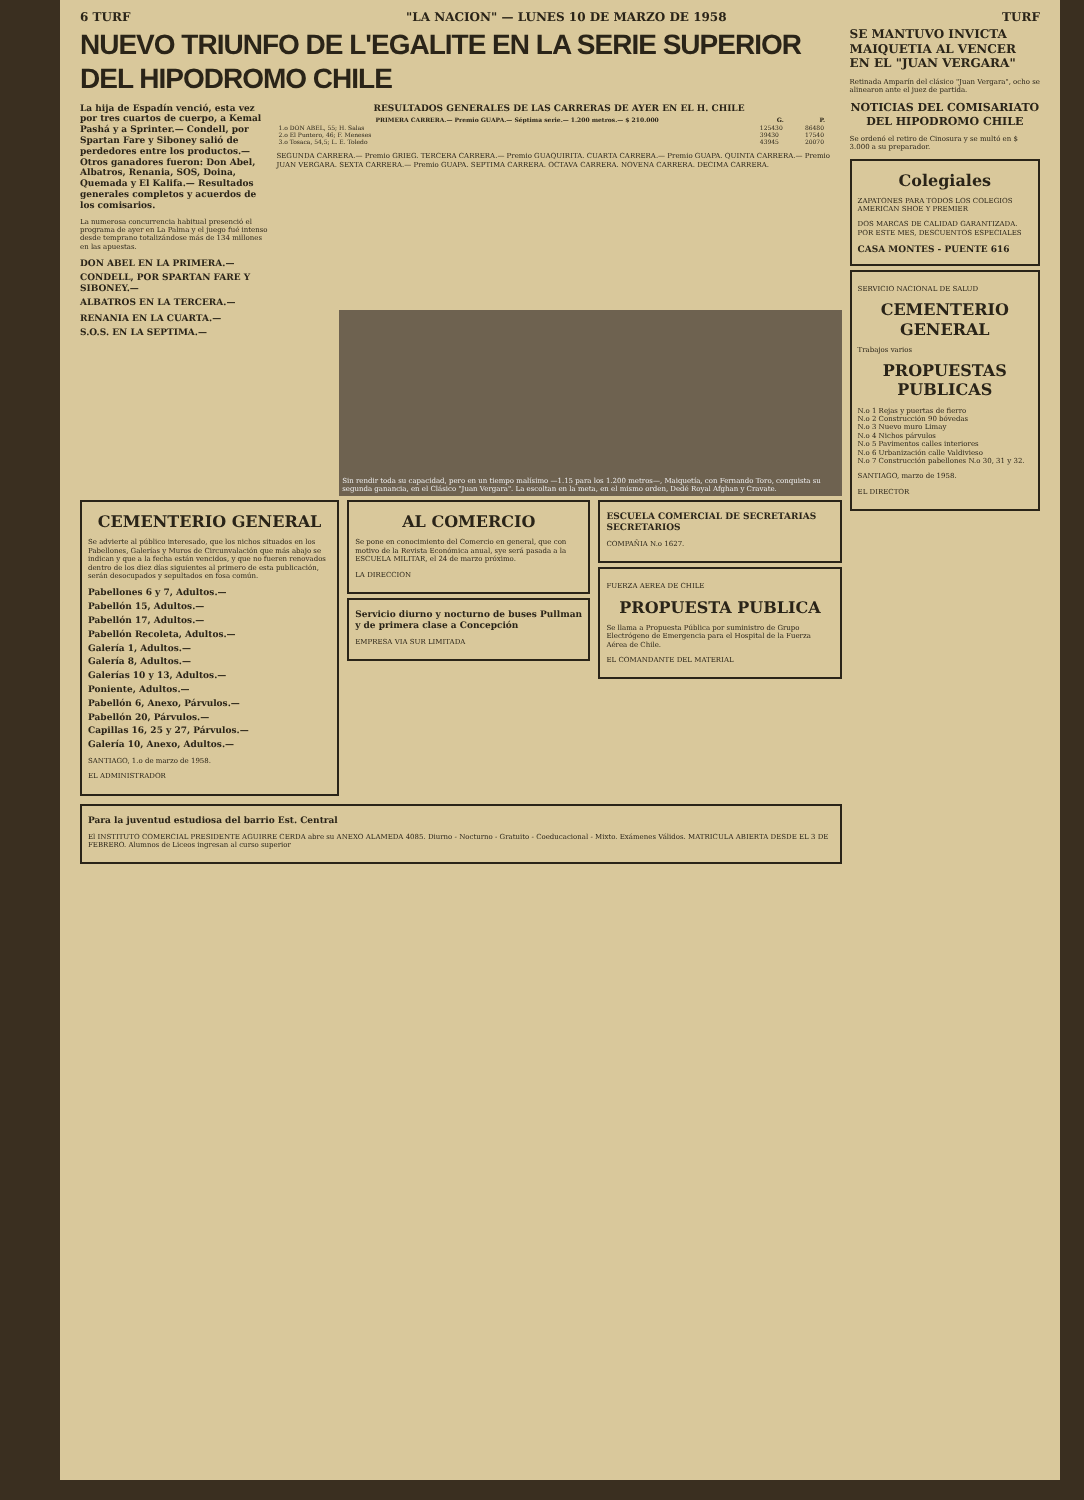6 TURF "LA NACION" — LUNES 10 DE MARZO DE 1958 TURF
NUEVO TRIUNFO DE L'EGALITE EN LA SERIE SUPERIOR DEL HIPODROMO CHILE
La hija de Espadín venció, esta vez por tres cuartos de cuerpo, a Kemal Pashá y a Sprinter.— Condell, por Spartan Fare y Siboney salió de perdedores entre los productos.— Otros ganadores fueron: Don Abel, Albatros, Renania, SOS, Doina, Quemada y El Kalifa.— Resultados generales completos y acuerdos de los comisarios.
La numerosa concurrencia habitual presenció el programa de ayer en La Palma y el juego fué intenso desde temprano totalizándose más de 134 millones en las apuestas.
DON ABEL EN LA PRIMERA.—
CONDELL, POR SPARTAN FARE Y SIBONEY.—
ALBATROS EN LA TERCERA.—
RESULTADOS GENERALES DE LAS CARRERAS DE AYER EN EL H. CHILE
| PRIMERA CARRERA.— Premio GUAPA.— Séptima serie.— 1.200 metros.— $ 210.000 | G. | P. |
| --- | --- | --- |
| 1.o DON ABEL, 55; H. Salas | 125430 | 86480 |
| 2.o El Puntero, 46; F. Meneses | 39430 | 17540 |
| 3.o Tosaca, 54,5; L. E. Toledo | 43945 | 20070 |
SEGUNDA CARRERA.— Premio GRIEG. TERCERA CARRERA.— Premio GUAQUIRITA. CUARTA CARRERA.— Premio GUAPA. QUINTA CARRERA.— Premio JUAN VERGARA. SEXTA CARRERA.— Premio GUAPA. SEPTIMA CARRERA. OCTAVA CARRERA. NOVENA CARRERA. DECIMA CARRERA.
RENANIA EN LA CUARTA.—
S.O.S. EN LA SEPTIMA.—
Sin rendir toda su capacidad, pero en un tiempo malísimo —1.15 para los 1.200 metros—, Maiquetía, con Fernando Toro, conquista su segunda ganancia, en el Clásico "Juan Vergara". La escoltan en la meta, en el mismo orden, Dedé Royal Afghan y Cravate.
CEMENTERIO GENERAL
Se advierte al público interesado, que los nichos situados en los Pabellones, Galerías y Muros de Circunvalación que más abajo se indican y que a la fecha están vencidos, y que no fueren renovados dentro de los diez días siguientes al primero de esta publicación, serán desocupados y sepultados en fosa común.
Pabellones 6 y 7, Adultos.—
Pabellón 15, Adultos.—
Pabellón 17, Adultos.—
Pabellón Recoleta, Adultos.—
Galería 1, Adultos.—
Galería 8, Adultos.—
Galerías 10 y 13, Adultos.—
Poniente, Adultos.—
Pabellón 6, Anexo, Párvulos.—
Pabellón 20, Párvulos.—
Capillas 16, 25 y 27, Párvulos.—
Galería 10, Anexo, Adultos.—
SANTIAGO, 1.o de marzo de 1958.
EL ADMINISTRADOR
AL COMERCIO
Se pone en conocimiento del Comercio en general, que con motivo de la Revista Económica anual, sye será pasada a la ESCUELA MILITAR, el 24 de marzo próximo.
LA DIRECCION
Servicio diurno y nocturno de buses Pullman y de primera clase a Concepción
EMPRESA VIA SUR LIMITADA
ESCUELA COMERCIAL DE SECRETARIAS SECRETARIOS
COMPAÑIA N.o 1627.
FUERZA AEREA DE CHILE
PROPUESTA PUBLICA
Se llama a Propuesta Pública por suministro de Grupo Electrógeno de Emergencia para el Hospital de la Fuerza Aérea de Chile.
EL COMANDANTE DEL MATERIAL
Para la juventud estudiosa del barrio Est. Central
El INSTITUTO COMERCIAL PRESIDENTE AGUIRRE CERDA abre su ANEXO ALAMEDA 4085. Diurno - Nocturno - Gratuito - Coeducacional - Mixto. Exámenes Válidos. MATRICULA ABIERTA DESDE EL 3 DE FEBRERO. Alumnos de Liceos ingresan al curso superior
SE MANTUVO INVICTA MAIQUETIA AL VENCER EN EL "JUAN VERGARA"
Retinada Amparín del clásico "Juan Vergara", ocho se alinearon ante el juez de partida.
NOTICIAS DEL COMISARIATO DEL HIPODROMO CHILE
Se ordenó el retiro de Cinosura y se multó en $ 3.000 a su preparador.
Colegiales
ZAPATONES PARA TODOS LOS COLEGIOS AMERICAN SHOE Y PREMIER
DOS MARCAS DE CALIDAD GARANTIZADA. POR ESTE MES, DESCUENTOS ESPECIALES
CASA MONTES - PUENTE 616
SERVICIO NACIONAL DE SALUD
CEMENTERIO GENERAL
Trabajos varios
PROPUESTAS PUBLICAS
N.o 1 Rejas y puertas de fierro
N.o 2 Construcción 90 bóvedas
N.o 3 Nuevo muro Limay
N.o 4 Nichos párvulos
N.o 5 Pavimentos calles interiores
N.o 6 Urbanización calle Valdivieso
N.o 7 Construcción pabellones N.o 30, 31 y 32.
SANTIAGO, marzo de 1958.
EL DIRECTOR